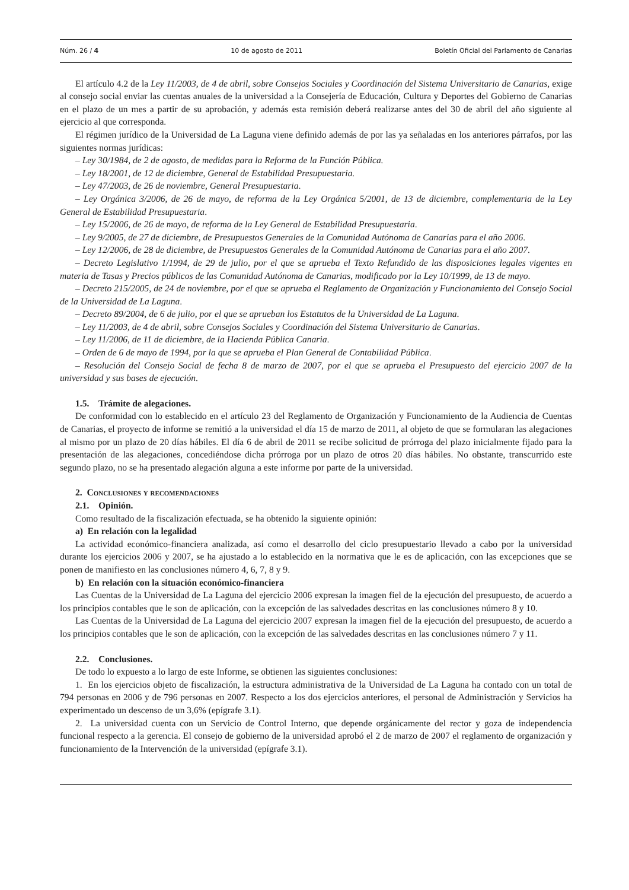Núm. 26 / 4 10 de agosto de 2011 Boletín Oficial del Parlamento de Canarias
El artículo 4.2 de la Ley 11/2003, de 4 de abril, sobre Consejos Sociales y Coordinación del Sistema Universitario de Canarias, exige al consejo social enviar las cuentas anuales de la universidad a la Consejería de Educación, Cultura y Deportes del Gobierno de Canarias en el plazo de un mes a partir de su aprobación, y además esta remisión deberá realizarse antes del 30 de abril del año siguiente al ejercicio al que corresponda.
El régimen jurídico de la Universidad de La Laguna viene definido además de por las ya señaladas en los anteriores párrafos, por las siguientes normas jurídicas:
– Ley 30/1984, de 2 de agosto, de medidas para la Reforma de la Función Pública.
– Ley 18/2001, de 12 de diciembre, General de Estabilidad Presupuestaria.
– Ley 47/2003, de 26 de noviembre, General Presupuestaria.
– Ley Orgánica 3/2006, de 26 de mayo, de reforma de la Ley Orgánica 5/2001, de 13 de diciembre, complementaria de la Ley General de Estabilidad Presupuestaria.
– Ley 15/2006, de 26 de mayo, de reforma de la Ley General de Estabilidad Presupuestaria.
– Ley 9/2005, de 27 de diciembre, de Presupuestos Generales de la Comunidad Autónoma de Canarias para el año 2006.
– Ley 12/2006, de 28 de diciembre, de Presupuestos Generales de la Comunidad Autónoma de Canarias para el año 2007.
– Decreto Legislativo 1/1994, de 29 de julio, por el que se aprueba el Texto Refundido de las disposiciones legales vigentes en materia de Tasas y Precios públicos de las Comunidad Autónoma de Canarias, modificado por la Ley 10/1999, de 13 de mayo.
– Decreto 215/2005, de 24 de noviembre, por el que se aprueba el Reglamento de Organización y Funcionamiento del Consejo Social de la Universidad de La Laguna.
– Decreto 89/2004, de 6 de julio, por el que se aprueban los Estatutos de la Universidad de La Laguna.
– Ley 11/2003, de 4 de abril, sobre Consejos Sociales y Coordinación del Sistema Universitario de Canarias.
– Ley 11/2006, de 11 de diciembre, de la Hacienda Pública Canaria.
– Orden de 6 de mayo de 1994, por la que se aprueba el Plan General de Contabilidad Pública.
– Resolución del Consejo Social de fecha 8 de marzo de 2007, por el que se aprueba el Presupuesto del ejercicio 2007 de la universidad y sus bases de ejecución.
1.5. Trámite de alegaciones.
De conformidad con lo establecido en el artículo 23 del Reglamento de Organización y Funcionamiento de la Audiencia de Cuentas de Canarias, el proyecto de informe se remitió a la universidad el día 15 de marzo de 2011, al objeto de que se formularan las alegaciones al mismo por un plazo de 20 días hábiles. El día 6 de abril de 2011 se recibe solicitud de prórroga del plazo inicialmente fijado para la presentación de las alegaciones, concediéndose dicha prórroga por un plazo de otros 20 días hábiles. No obstante, transcurrido este segundo plazo, no se ha presentado alegación alguna a este informe por parte de la universidad.
2. Conclusiones y recomendaciones
2.1. Opinión.
Como resultado de la fiscalización efectuada, se ha obtenido la siguiente opinión:
a) En relación con la legalidad
La actividad económico-financiera analizada, así como el desarrollo del ciclo presupuestario llevado a cabo por la universidad durante los ejercicios 2006 y 2007, se ha ajustado a lo establecido en la normativa que le es de aplicación, con las excepciones que se ponen de manifiesto en las conclusiones número 4, 6, 7, 8 y 9.
b) En relación con la situación económico-financiera
Las Cuentas de la Universidad de La Laguna del ejercicio 2006 expresan la imagen fiel de la ejecución del presupuesto, de acuerdo a los principios contables que le son de aplicación, con la excepción de las salvedades descritas en las conclusiones número 8 y 10.
Las Cuentas de la Universidad de La Laguna del ejercicio 2007 expresan la imagen fiel de la ejecución del presupuesto, de acuerdo a los principios contables que le son de aplicación, con la excepción de las salvedades descritas en las conclusiones número 7 y 11.
2.2. Conclusiones.
De todo lo expuesto a lo largo de este Informe, se obtienen las siguientes conclusiones:
1. En los ejercicios objeto de fiscalización, la estructura administrativa de la Universidad de La Laguna ha contado con un total de 794 personas en 2006 y de 796 personas en 2007. Respecto a los dos ejercicios anteriores, el personal de Administración y Servicios ha experimentado un descenso de un 3,6% (epígrafe 3.1).
2. La universidad cuenta con un Servicio de Control Interno, que depende orgánicamente del rector y goza de independencia funcional respecto a la gerencia. El consejo de gobierno de la universidad aprobó el 2 de marzo de 2007 el reglamento de organización y funcionamiento de la Intervención de la universidad (epígrafe 3.1).